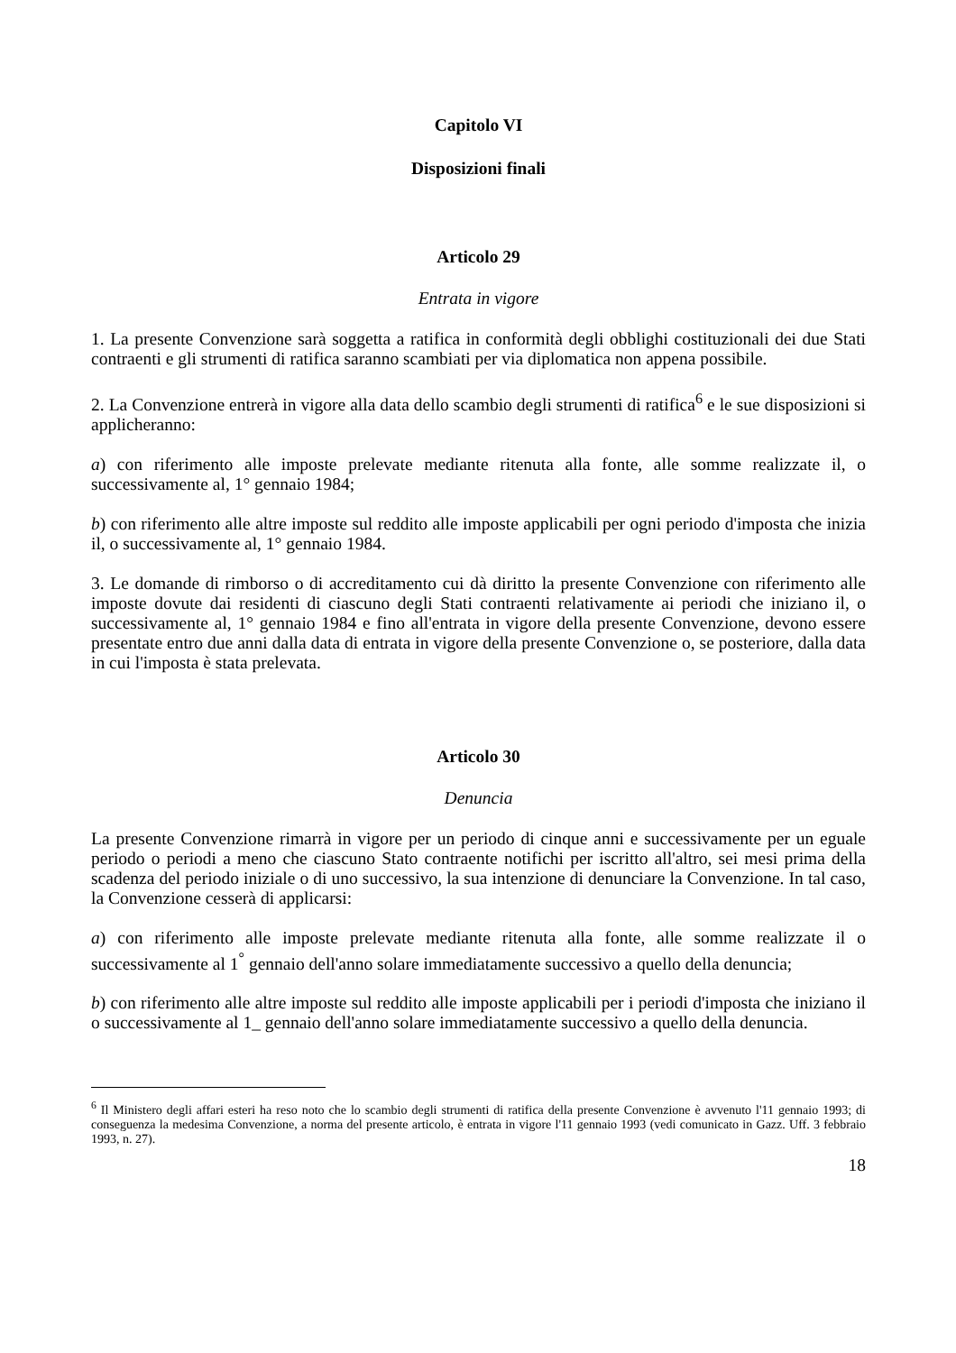Capitolo VI
Disposizioni finali
Articolo 29
Entrata in vigore
1. La presente Convenzione sarà soggetta a ratifica in conformità degli obblighi costituzionali dei due Stati contraenti e gli strumenti di ratifica saranno scambiati per via diplomatica non appena possibile.
2. La Convenzione entrerà in vigore alla data dello scambio degli strumenti di ratifica<sup>6</sup> e le sue disposizioni si applicheranno:
a) con riferimento alle imposte prelevate mediante ritenuta alla fonte, alle somme realizzate il, o successivamente al, 1° gennaio 1984;
b) con riferimento alle altre imposte sul reddito alle imposte applicabili per ogni periodo d'imposta che inizia il, o successivamente al, 1° gennaio 1984.
3. Le domande di rimborso o di accreditamento cui dà diritto la presente Convenzione con riferimento alle imposte dovute dai residenti di ciascuno degli Stati contraenti relativamente ai periodi che iniziano il, o successivamente al, 1° gennaio 1984 e fino all'entrata in vigore della presente Convenzione, devono essere presentate entro due anni dalla data di entrata in vigore della presente Convenzione o, se posteriore, dalla data in cui l'imposta è stata prelevata.
Articolo 30
Denuncia
La presente Convenzione rimarrà in vigore per un periodo di cinque anni e successivamente per un eguale periodo o periodi a meno che ciascuno Stato contraente notifichi per iscritto all'altro, sei mesi prima della scadenza del periodo iniziale o di uno successivo, la sua intenzione di denunciare la Convenzione. In tal caso, la Convenzione cesserà di applicarsi:
a) con riferimento alle imposte prelevate mediante ritenuta alla fonte, alle somme realizzate il o successivamente al 1<sup>°</sup> gennaio dell'anno solare immediatamente successivo a quello della denuncia;
b) con riferimento alle altre imposte sul reddito alle imposte applicabili per i periodi d'imposta che iniziano il o successivamente al 1_ gennaio dell'anno solare immediatamente successivo a quello della denuncia.
<sup>6</sup> Il Ministero degli affari esteri ha reso noto che lo scambio degli strumenti di ratifica della presente Convenzione è avvenuto l'11 gennaio 1993; di conseguenza la medesima Convenzione, a norma del presente articolo, è entrata in vigore l'11 gennaio 1993 (vedi comunicato in Gazz. Uff. 3 febbraio 1993, n. 27).
18